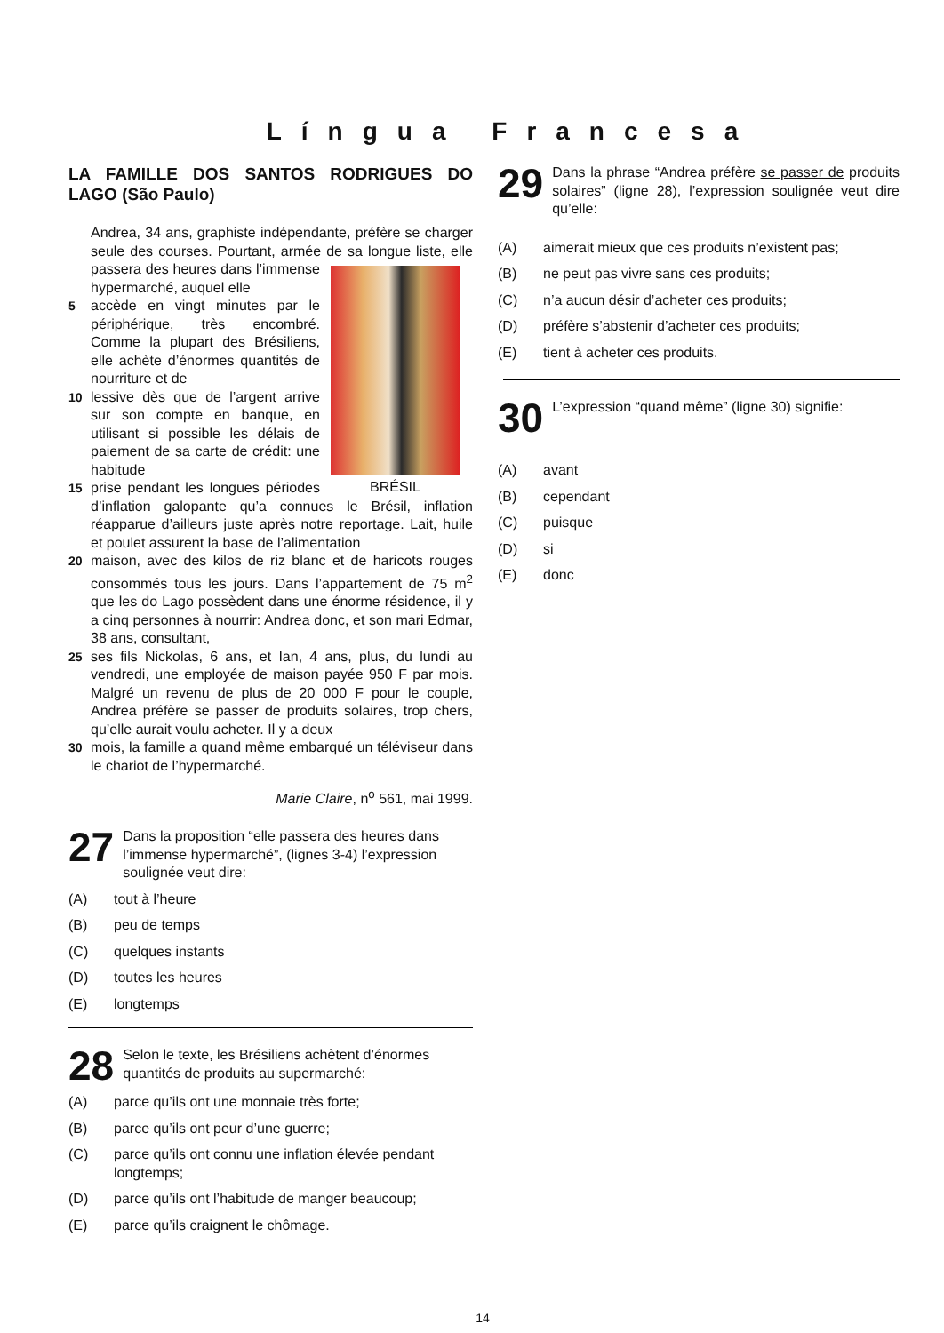Língua Francesa
LA FAMILLE DOS SANTOS RODRIGUES DO LAGO (São Paulo)
Andrea, 34 ans, graphiste indépendante, préfère se charger seule des courses. Pourtant, armée de sa longue liste, elle passera des heures dans l’immense
BRÉSIL
hypermarché, auquel elle
5 accède en vingt minutes par le périphérique, très encombré. Comme la plupart des Brésiliens, elle achète d’énormes quantités de nourriture et de
10 lessive dès que de l’argent arrive sur son compte en banque, en utilisant si possible les délais de paiement de sa carte de crédit: une habitude
15 prise pendant les longues périodes d’inflation galopante qu’a connues le Brésil, inflation réapparue d’ailleurs juste après notre reportage. Lait, huile et poulet assurent la base de l’alimentation
20 maison, avec des kilos de riz blanc et de haricots rouges consommés tous les jours. Dans l’appartement de 75 m<sup>2</sup> que les do Lago possèdent dans une énorme résidence, il y a cinq personnes à nourrir: Andrea donc, et son mari Edmar, 38 ans, consultant,
25 ses fils Nickolas, 6 ans, et Ian, 4 ans, plus, du lundi au vendredi, une employée de maison payée 950 F par mois. Malgré un revenu de plus de 20 000 F pour le couple, Andrea préfère se passer de produits solaires, trop chers, qu’elle aurait voulu acheter. Il y a deux
30 mois, la famille a quand même embarqué un téléviseur dans le chariot de l’hypermarché.
Marie Claire, n<sup>o</sup> 561, mai 1999.
27 Dans la proposition “elle passera des heures dans l’immense hypermarché”, (lignes 3-4) l’expression soulignée veut dire:
(A) tout à l’heure
(B) peu de temps
(C) quelques instants
(D) toutes les heures
(E) longtemps
28 Selon le texte, les Brésiliens achètent d’énormes quantités de produits au supermarché:
(A) parce qu’ils ont une monnaie très forte;
(B) parce qu’ils ont peur d’une guerre;
(C) parce qu’ils ont connu une inflation élevée pendant longtemps;
(D) parce qu’ils ont l’habitude de manger beaucoup;
(E) parce qu’ils craignent le chômage.
29 Dans la phrase “Andrea préfère se passer de produits solaires” (ligne 28), l’expression soulignée veut dire qu’elle:
(A) aimerait mieux que ces produits n’existent pas;
(B) ne peut pas vivre sans ces produits;
(C) n’a aucun désir d’acheter ces produits;
(D) préfère s’abstenir d’acheter ces produits;
(E) tient à acheter ces produits.
30 L’expression “quand même” (ligne 30) signifie:
(A) avant
(B) cependant
(C) puisque
(D) si
(E) donc
14